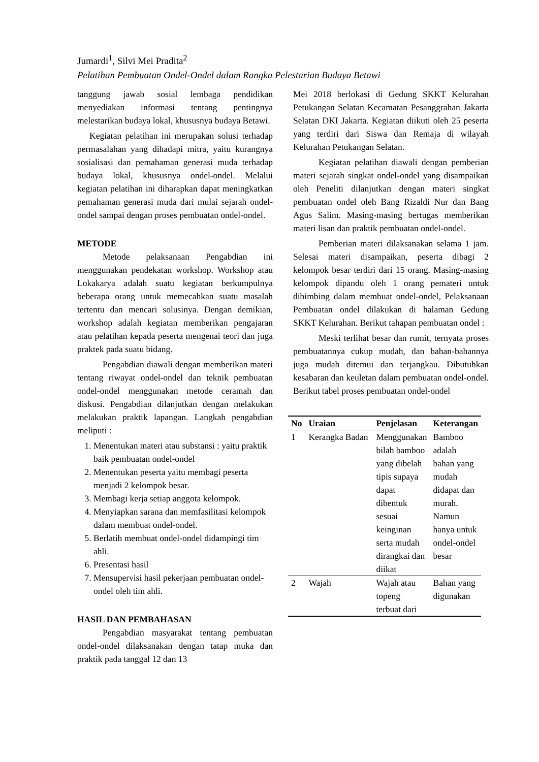Jumardi<sup>1</sup>, Silvi Mei Pradita<sup>2</sup>
Pelatihan Pembuatan Ondel-Ondel dalam Rangka Pelestarian Budaya Betawi
tanggung jawab sosial lembaga pendidikan menyediakan informasi tentang pentingnya melestarikan budaya lokal, khususnya budaya Betawi.
Kegiatan pelatihan ini merupakan solusi terhadap permasalahan yang dihadapi mitra, yaitu kurangnya sosialisasi dan pemahaman generasi muda terhadap budaya lokal, khususnya ondel-ondel. Melalui kegiatan pelatihan ini diharapkan dapat meningkatkan pemahaman generasi muda dari mulai sejarah ondel-ondel sampai dengan proses pembuatan ondel-ondel.
METODE
Metode pelaksanaan Pengabdian ini menggunakan pendekatan workshop. Workshop atau Lokakarya adalah suatu kegiatan berkumpulnya beberapa orang untuk memecahkan suatu masalah tertentu dan mencari solusinya. Dengan demikian, workshop adalah kegiatan memberikan pengajaran atau pelatihan kepada peserta mengenai teori dan juga praktek pada suatu bidang.
Pengabdian diawali dengan memberikan materi tentang riwayat ondel-ondel dan teknik pembuatan ondel-ondel menggunakan metode ceramah dan diskusi. Pengabdian dilanjutkan dengan melakukan melakukan praktik lapangan. Langkah pengabdian meliputi :
1. Menentukan materi atau substansi : yaitu praktik baik pembuatan ondel-ondel
2. Menentukan peserta yaitu membagi peserta menjadi 2 kelompok besar.
3. Membagi kerja setiap anggota kelompok.
4. Menyiapkan sarana dan memfasilitasi kelompok dalam membuat ondel-ondel.
5. Berlatih membuat ondel-ondel didampingi tim ahli.
6. Presentasi hasil
7. Mensupervisi hasil pekerjaan pembuatan ondel-ondel oleh tim ahli.
HASIL DAN PEMBAHASAN
Pengabdian masyarakat tentang pembuatan ondel-ondel dilaksanakan dengan tatap muka dan praktik pada tanggal 12 dan 13
Mei 2018 berlokasi di Gedung SKKT Kelurahan Petukangan Selatan Kecamatan Pesanggrahan Jakarta Selatan DKI Jakarta. Kegiatan diikuti oleh 25 peserta yang terdiri dari Siswa dan Remaja di wilayah Kelurahan Petukangan Selatan.
Kegiatan pelatihan diawali dengan pemberian materi sejarah singkat ondel-ondel yang disampaikan oleh Peneliti dilanjutkan dengan materi singkat pembuatan ondel oleh Bang Rizaldi Nur dan Bang Agus Salim. Masing-masing bertugas memberikan materi lisan dan praktik pembuatan ondel-ondel.
Pemberian materi dilaksanakan selama 1 jam. Selesai materi disampaikan, peserta dibagi 2 kelompok besar terdiri dari 15 orang. Masing-masing kelompok dipandu oleh 1 orang pemateri untuk dibimbing dalam membuat ondel-ondel, Pelaksanaan Pembuatan ondel dilakukan di halaman Gedung SKKT Kelurahan. Berikut tahapan pembuatan ondel :
Meski terlihat besar dan rumit, ternyata proses pembuatannya cukup mudah, dan bahan-bahannya juga mudah ditemui dan terjangkau. Dibutuhkan kesabaran dan keuletan dalam pembuatan ondel-ondel. Berikut tabel proses pembuatan ondel-ondel
| No | Uraian | Penjelasan | Keterangan |
| --- | --- | --- | --- |
| 1 | Kerangka Badan | Menggunakan bilah bamboo yang dibelah tipis supaya dapat dibentuk sesuai keinginan serta mudah dirangkai dan diikat | Bamboo adalah bahan yang mudah didapat dan murah. Namun hanya untuk ondel-ondel besar |
| 2 | Wajah | Wajah atau topeng terbuat dari | Bahan yang digunakan |